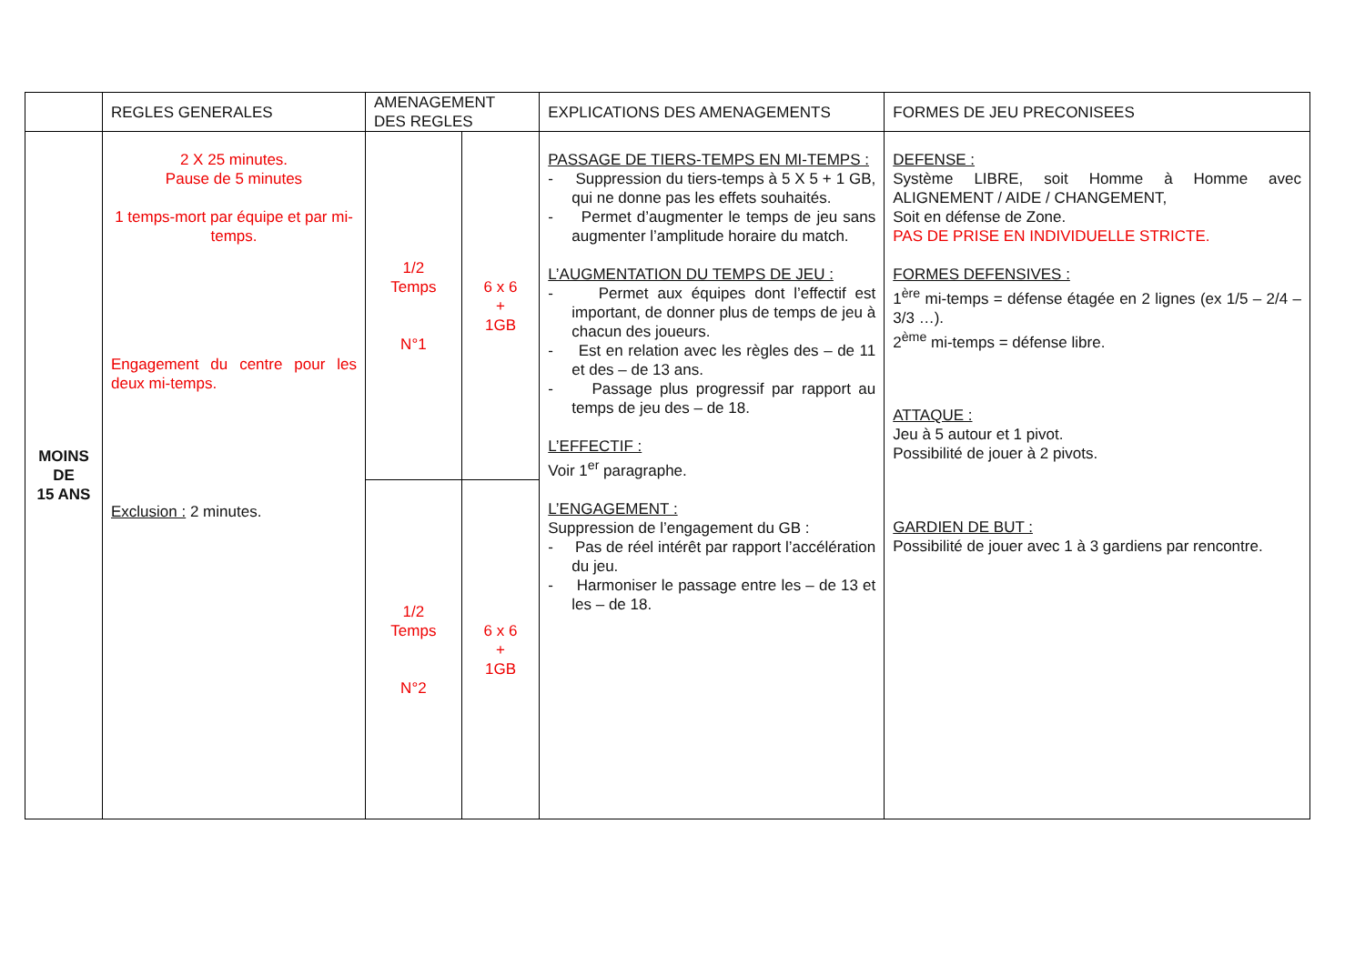| | REGLES GENERALES | AMENAGEMENT DES REGLES | | EXPLICATIONS DES AMENAGEMENTS | FORMES DE JEU PRECONISEES |
| --- | --- | --- | --- | --- | --- |
| MOINS DE 15 ANS | 2 X 25 minutes. Pause de 5 minutes 1 temps-mort par équipe et par mi-temps. Engagement du centre pour les deux mi-temps. Exclusion : 2 minutes. | 1/2 Temps N°1 | 6 x 6 + 1GB | PASSAGE DE TIERS-TEMPS EN MI-TEMPS : - Suppression du tiers-temps à 5 X 5 + 1 GB, qui ne donne pas les effets souhaités. - Permet d’augmenter le temps de jeu sans augmenter l’amplitude horaire du match. L’AUGMENTATION DU TEMPS DE JEU : - Permet aux équipes dont l’effectif est important, de donner plus de temps de jeu à chacun des joueurs. - Est en relation avec les règles des – de 11 et des – de 13 ans. - Passage plus progressif par rapport au temps de jeu des – de 18. L’EFFECTIF : Voir 1<sup>er</sup> paragraphe. L’ENGAGEMENT : Suppression de l’engagement du GB : - Pas de réel intérêt par rapport l’accélération du jeu. - Harmoniser le passage entre les – de 13 et les – de 18. | DEFENSE : Système LIBRE, soit Homme à Homme avec ALIGNEMENT / AIDE / CHANGEMENT, Soit en défense de Zone. PAS DE PRISE EN INDIVIDUELLE STRICTE. FORMES DEFENSIVES : 1<sup>ère</sup> mi-temps = défense étagée en 2 lignes (ex 1/5 – 2/4 – 3/3 …). 2<sup>ème</sup> mi-temps = défense libre. ATTAQUE : Jeu à 5 autour et 1 pivot. Possibilité de jouer à 2 pivots. GARDIEN DE BUT : Possibilité de jouer avec 1 à 3 gardiens par rencontre. |
| | | 1/2 Temps N°2 | 6 x 6 + 1GB | | |